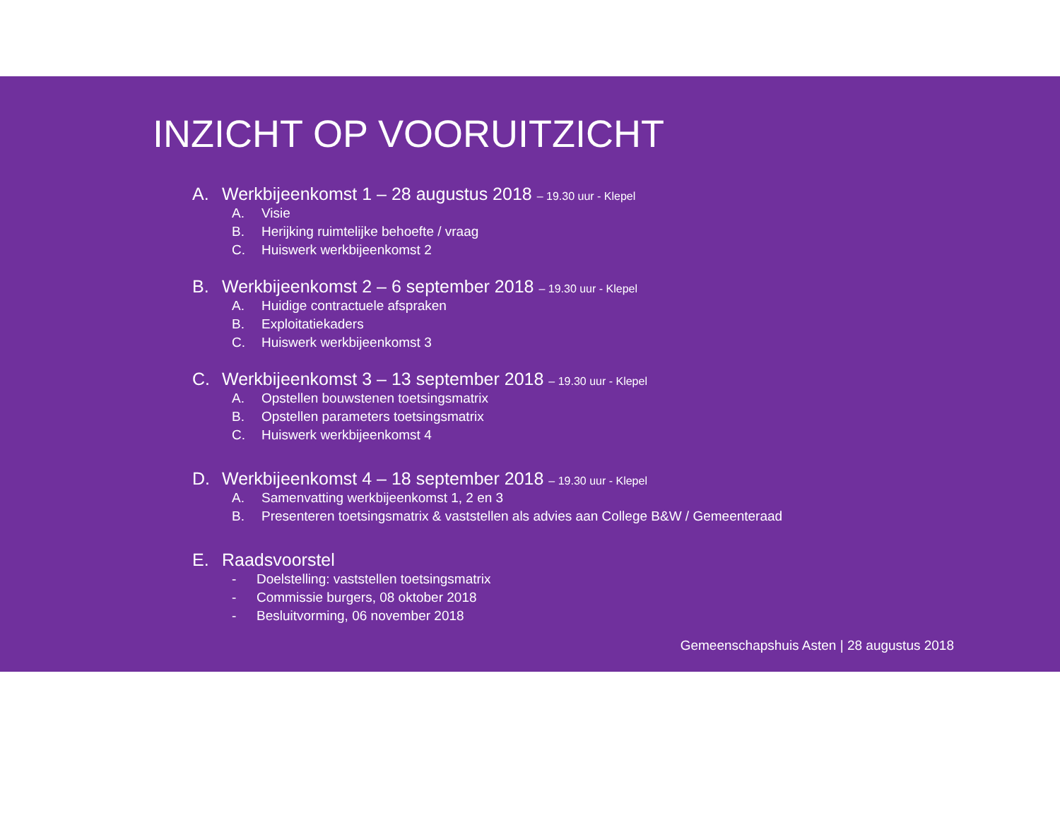INZICHT OP VOORUITZICHT
A. Werkbijeenkomst 1 – 28 augustus 2018 – 19.30 uur - Klepel
A. Visie
B. Herijking ruimtelijke behoefte / vraag
C. Huiswerk werkbijeenkomst 2
B. Werkbijeenkomst 2 – 6 september 2018 – 19.30 uur - Klepel
A. Huidige contractuele afspraken
B. Exploitatiekaders
C. Huiswerk werkbijeenkomst 3
C. Werkbijeenkomst 3 – 13 september 2018 – 19.30 uur - Klepel
A. Opstellen bouwstenen toetsingsmatrix
B. Opstellen parameters toetsingsmatrix
C. Huiswerk werkbijeenkomst 4
D. Werkbijeenkomst 4 – 18 september 2018 – 19.30 uur - Klepel
A. Samenvatting werkbijeenkomst 1, 2 en 3
B. Presenteren toetsingsmatrix & vaststellen als advies aan College B&W / Gemeenteraad
E. Raadsvoorstel
- Doelstelling: vaststellen toetsingsmatrix
- Commissie burgers, 08 oktober 2018
- Besluitvorming, 06 november 2018
Gemeenschapshuis Asten | 28 augustus 2018